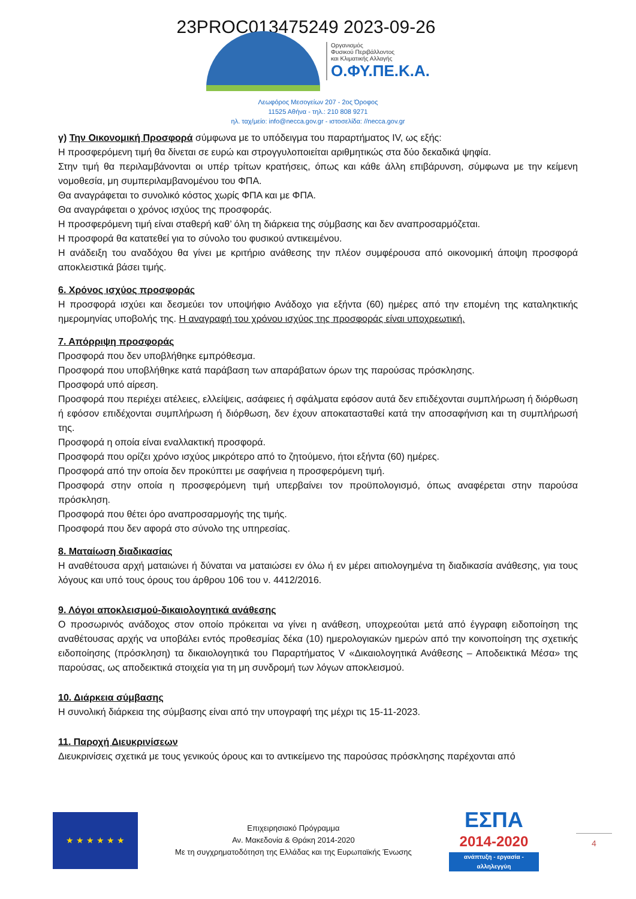23PROC013475249 2023-09-26
Οργανισμός
Φυσικού Περιβάλλοντος
και Κλιματικής Αλλαγής
Ο.ΦΥ.ΠΕ.Κ.Α.
Λεωφόρος Μεσογείων 207 - 2ος Όροφος
11525 Αθήνα - τηλ.: 210 808 9271
ηλ. ταχ/μείο: info@necca.gov.gr - ιστοσελίδα: //necca.gov.gr
γ) Την Οικονομική Προσφορά σύμφωνα με το υπόδειγμα του παραρτήματος IV, ως εξής:
Η προσφερόμενη τιμή θα δίνεται σε ευρώ και στρογγυλοποιείται αριθμητικώς στα δύο δεκαδικά ψηφία.
Στην τιμή θα περιλαμβάνονται οι υπέρ τρίτων κρατήσεις, όπως και κάθε άλλη επιβάρυνση, σύμφωνα με την κείμενη νομοθεσία, μη συμπεριλαμβανομένου του ΦΠΑ.
Θα αναγράφεται το συνολικό κόστος χωρίς ΦΠΑ και με ΦΠΑ.
Θα αναγράφεται ο χρόνος ισχύος της προσφοράς.
Η προσφερόμενη τιμή είναι σταθερή καθ’ όλη τη διάρκεια της σύμβασης και δεν αναπροσαρμόζεται.
Η προσφορά θα κατατεθεί για το σύνολο του φυσικού αντικειμένου.
Η ανάδειξη του αναδόχου θα γίνει με κριτήριο ανάθεσης την πλέον συμφέρουσα από οικονομική άποψη προσφορά αποκλειστικά βάσει τιμής.
6. Χρόνος ισχύος προσφοράς
Η προσφορά ισχύει και δεσμεύει τον υποψήφιο Ανάδοχο για εξήντα (60) ημέρες από την επομένη της καταληκτικής ημερομηνίας υποβολής της. Η αναγραφή του χρόνου ισχύος της προσφοράς είναι υποχρεωτική.
7. Απόρριψη προσφοράς
Προσφορά που δεν υποβλήθηκε εμπρόθεσμα.
Προσφορά που υποβλήθηκε κατά παράβαση των απαράβατων όρων της παρούσας πρόσκλησης.
Προσφορά υπό αίρεση.
Προσφορά που περιέχει ατέλειες, ελλείψεις, ασάφειες ή σφάλματα εφόσον αυτά δεν επιδέχονται συμπλήρωση ή διόρθωση ή εφόσον επιδέχονται συμπλήρωση ή διόρθωση, δεν έχουν αποκατασταθεί κατά την αποσαφήνιση και τη συμπλήρωσή της.
Προσφορά η οποία είναι εναλλακτική προσφορά.
Προσφορά που ορίζει χρόνο ισχύος μικρότερο από το ζητούμενο, ήτοι εξήντα (60) ημέρες.
Προσφορά από την οποία δεν προκύπτει με σαφήνεια η προσφερόμενη τιμή.
Προσφορά στην οποία η προσφερόμενη τιμή υπερβαίνει τον προϋπολογισμό, όπως αναφέρεται στην παρούσα πρόσκληση.
Προσφορά που θέτει όρο αναπροσαρμογής της τιμής.
Προσφορά που δεν αφορά στο σύνολο της υπηρεσίας.
8. Ματαίωση διαδικασίας
Η αναθέτουσα αρχή ματαιώνει ή δύναται να ματαιώσει εν όλω ή εν μέρει αιτιολογημένα τη διαδικασία ανάθεσης, για τους λόγους και υπό τους όρους του άρθρου 106 του ν. 4412/2016.
9. Λόγοι αποκλεισμού-δικαιολογητικά ανάθεσης
Ο προσωρινός ανάδοχος στον οποίο πρόκειται να γίνει η ανάθεση, υποχρεούται μετά από έγγραφη ειδοποίηση της αναθέτουσας αρχής να υποβάλει εντός προθεσμίας δέκα (10) ημερολογιακών ημερών από την κοινοποίηση της σχετικής ειδοποίησης (πρόσκληση) τα δικαιολογητικά του Παραρτήματος V «Δικαιολογητικά Ανάθεσης – Αποδεικτικά Μέσα» της παρούσας, ως αποδεικτικά στοιχεία για τη μη συνδρομή των λόγων αποκλεισμού.
10. Διάρκεια σύμβασης
Η συνολική διάρκεια της σύμβασης είναι από την υπογραφή της μέχρι τις 15-11-2023.
11. Παροχή Διευκρινίσεων
Διευκρινίσεις σχετικά με τους γενικούς όρους και το αντικείμενο της παρούσας πρόσκλησης παρέχονται από
★ ★ ★ ★ ★ ★
Επιχειρησιακό Πρόγραμμα
Αν. Μακεδονία & Θράκη 2014-2020
Με τη συγχρηματοδότηση της Ελλάδας και της Ευρωπαϊκής Ένωσης
ΕΣΠΑ
2014-2020
ανάπτυξη - εργασία - αλληλεγγύη
4